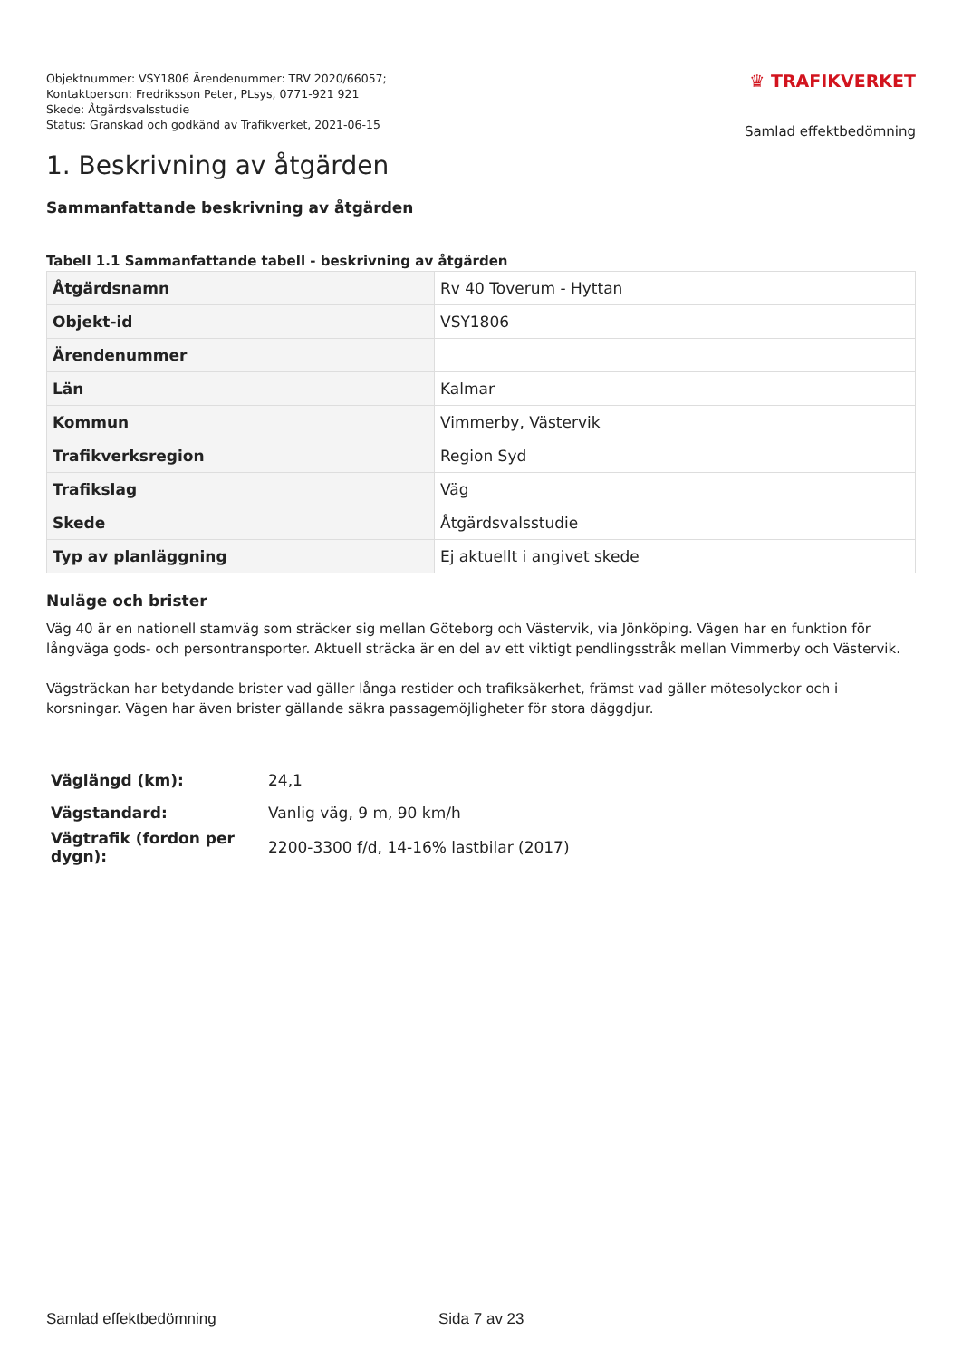Objektnummer: VSY1806 Ärendenummer: TRV 2020/66057;
Kontaktperson: Fredriksson Peter, PLsys, 0771-921 921
Skede: Åtgärdsvalsstudie
Status: Granskad och godkänd av Trafikverket, 2021-06-15
♛ TRAFIKVERKET
Samlad effektbedömning
1. Beskrivning av åtgärden
Sammanfattande beskrivning av åtgärden
Tabell 1.1 Sammanfattande tabell - beskrivning av åtgärden
| Åtgärdsnamn | Rv 40 Toverum - Hyttan |
| Objekt-id | VSY1806 |
| Ärendenummer | |
| Län | Kalmar |
| Kommun | Vimmerby, Västervik |
| Trafikverksregion | Region Syd |
| Trafikslag | Väg |
| Skede | Åtgärdsvalsstudie |
| Typ av planläggning | Ej aktuellt i angivet skede |
Nuläge och brister
Väg 40 är en nationell stamväg som sträcker sig mellan Göteborg och Västervik, via Jönköping. Vägen har en funktion för långväga gods- och persontransporter. Aktuell sträcka är en del av ett viktigt pendlingsstråk mellan Vimmerby och Västervik.
Vägsträckan har betydande brister vad gäller långa restider och trafiksäkerhet, främst vad gäller mötesolyckor och i korsningar. Vägen har även brister gällande säkra passagemöjligheter för stora däggdjur.
| Väglängd (km): | 24,1 |
| Vägstandard: | Vanlig väg, 9 m, 90 km/h |
| Vägtrafik (fordon per dygn): | 2200-3300 f/d, 14-16% lastbilar (2017) |
Samlad effektbedömning Sida 7 av 23